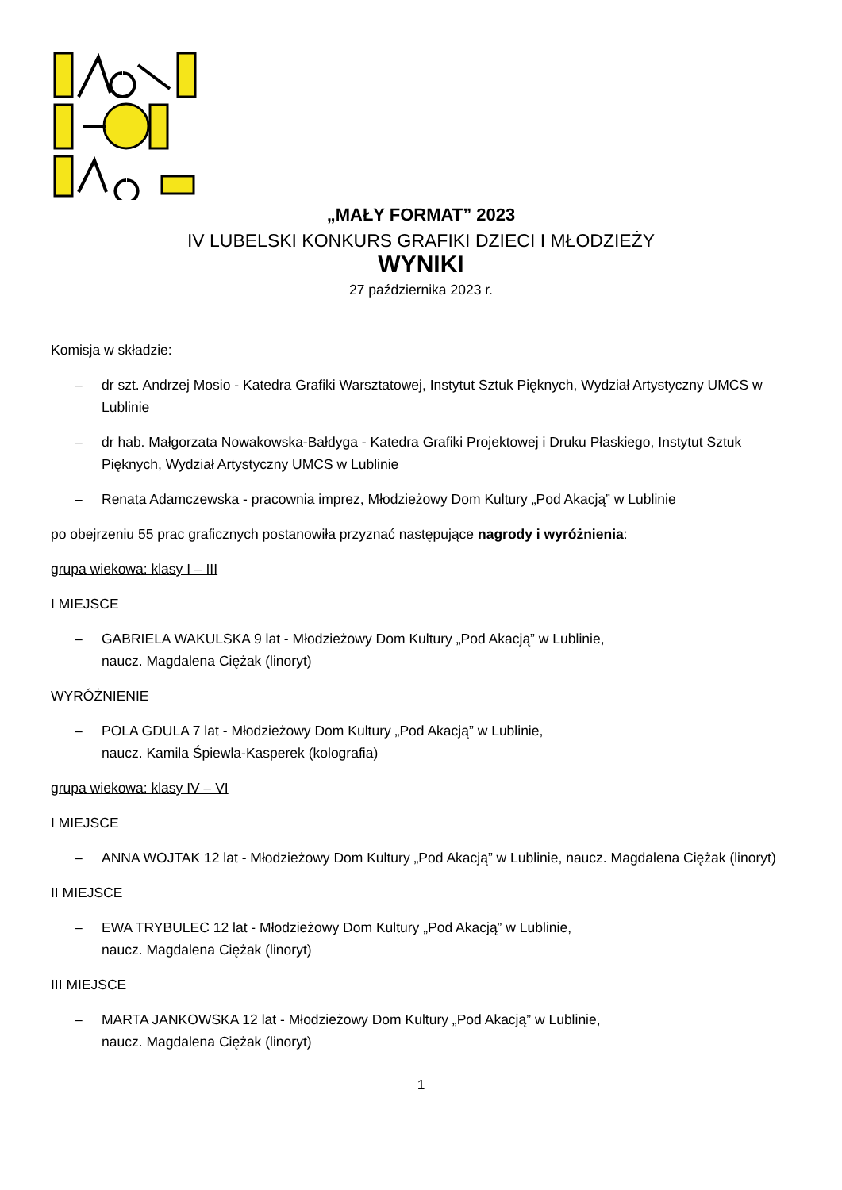„MAŁY FORMAT” 2023
IV LUBELSKI KONKURS GRAFIKI DZIECI I MŁODZIEŻY
WYNIKI
27 października 2023 r.
Komisja w składzie:
– dr szt. Andrzej Mosio - Katedra Grafiki Warsztatowej, Instytut Sztuk Pięknych, Wydział Artystyczny UMCS w Lublinie
– dr hab. Małgorzata Nowakowska-Bałdyga - Katedra Grafiki Projektowej i Druku Płaskiego, Instytut Sztuk Pięknych, Wydział Artystyczny UMCS w Lublinie
– Renata Adamczewska - pracownia imprez, Młodzieżowy Dom Kultury „Pod Akacją” w Lublinie
po obejrzeniu 55 prac graficznych postanowiła przyznać następujące nagrody i wyróżnienia:
grupa wiekowa: klasy I – III
I MIEJSCE
– GABRIELA WAKULSKA 9 lat - Młodzieżowy Dom Kultury „Pod Akacją” w Lublinie,
naucz. Magdalena Ciężak (linoryt)
WYRÓŻNIENIE
– POLA GDULA 7 lat - Młodzieżowy Dom Kultury „Pod Akacją” w Lublinie,
naucz. Kamila Śpiewla-Kasperek (kolografia)
grupa wiekowa: klasy IV – VI
I MIEJSCE
– ANNA WOJTAK 12 lat - Młodzieżowy Dom Kultury „Pod Akacją” w Lublinie, naucz. Magdalena Ciężak (linoryt)
II MIEJSCE
– EWA TRYBULEC 12 lat - Młodzieżowy Dom Kultury „Pod Akacją” w Lublinie,
naucz. Magdalena Ciężak (linoryt)
III MIEJSCE
– MARTA JANKOWSKA 12 lat - Młodzieżowy Dom Kultury „Pod Akacją” w Lublinie,
naucz. Magdalena Ciężak (linoryt)
1